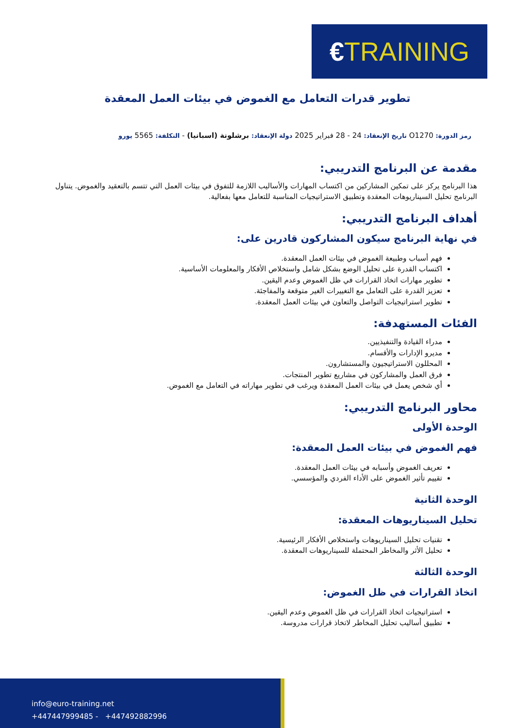€TRAINING
تطوير قدرات التعامل مع الغموض في بيئات العمل المعقدة
رمز الدورة: O1270 تاريخ الإنعقاد: 24 - 28 فبراير 2025 دولة الإنعقاد: برشلونة (اسبانيا) - التكلفة: 5565 يورو
مقدمة عن البرنامج التدريبي:
هذا البرنامج يركز على تمكين المشاركين من اكتساب المهارات والأساليب اللازمة للتفوق في بيئات العمل التي تتسم بالتعقيد والغموض. يتناول البرنامج تحليل السيناريوهات المعقدة وتطبيق الاستراتيجيات المناسبة للتعامل معها بفعالية.
أهداف البرنامج التدريبي:
في نهاية البرنامج سيكون المشاركون قادرين على:
فهم أسباب وطبيعة الغموض في بيئات العمل المعقدة.
اكتساب القدرة على تحليل الوضع بشكل شامل واستخلاص الأفكار والمعلومات الأساسية.
تطوير مهارات اتخاذ القرارات في ظل الغموض وعدم اليقين.
تعزيز القدرة على التعامل مع التغييرات الغير متوقعة والمفاجئة.
تطوير استراتيجيات التواصل والتعاون في بيئات العمل المعقدة.
الفئات المستهدفة:
مدراء القيادة والتنفيذيين.
مديرو الإدارات والأقسام.
المحللون الاستراتيجيون والمستشارون.
فرق العمل والمشاركون في مشاريع تطوير المنتجات.
أي شخص يعمل في بيئات العمل المعقدة ويرغب في تطوير مهاراته في التعامل مع الغموض.
محاور البرنامج التدريبي:
الوحدة الأولى
فهم الغموض في بيئات العمل المعقدة:
تعريف الغموض وأسبابه في بيئات العمل المعقدة.
تقييم تأثير الغموض على الأداء الفردي والمؤسسي.
الوحدة الثانية
تحليل السيناريوهات المعقدة:
تقنيات تحليل السيناريوهات واستخلاص الأفكار الرئيسية.
تحليل الأثر والمخاطر المحتملة للسيناريوهات المعقدة.
الوحدة الثالثة
اتخاذ القرارات في ظل الغموض:
استراتيجيات اتخاذ القرارات في ظل الغموض وعدم اليقين.
تطبيق أساليب تحليل المخاطر لاتخاذ قرارات مدروسة.
info@euro-training.net
+447447999485 - +447492882996